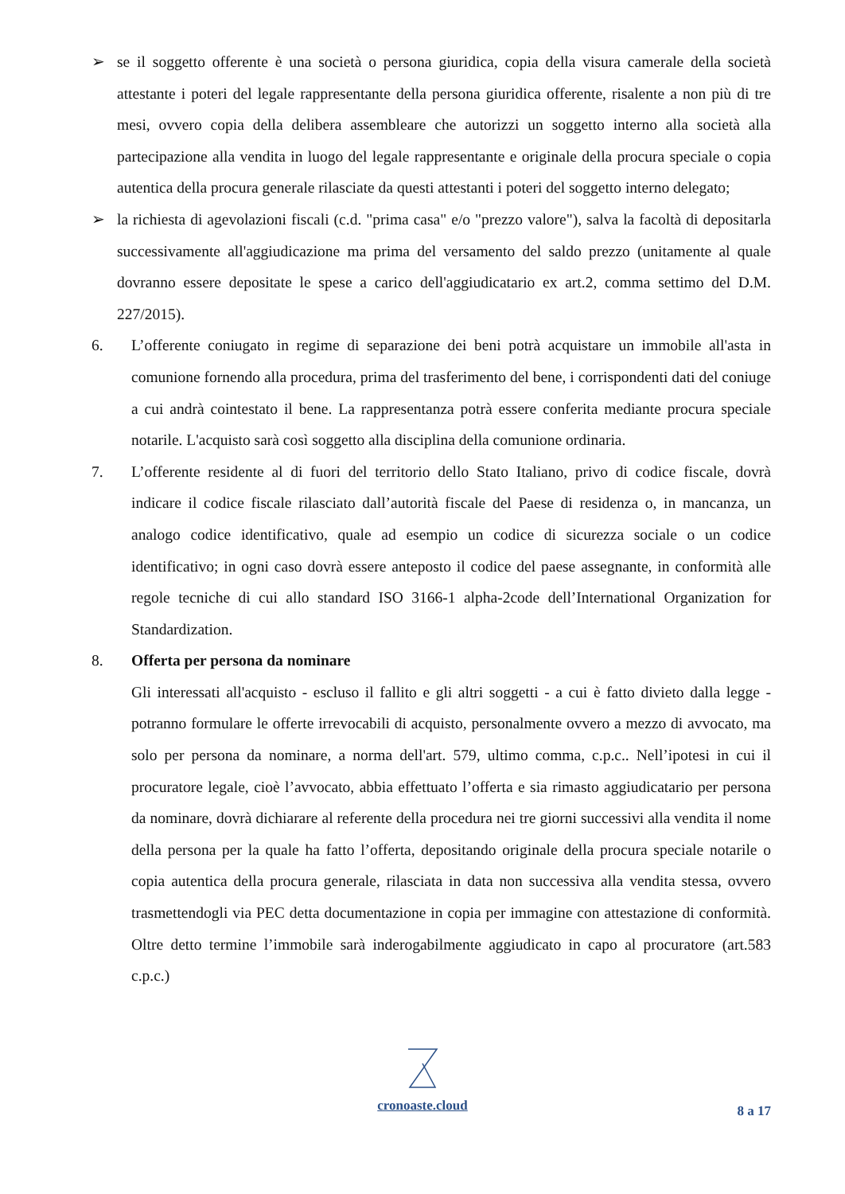➢ se il soggetto offerente è una società o persona giuridica, copia della visura camerale della società attestante i poteri del legale rappresentante della persona giuridica offerente, risalente a non più di tre mesi, ovvero copia della delibera assembleare che autorizzi un soggetto interno alla società alla partecipazione alla vendita in luogo del legale rappresentante e originale della procura speciale o copia autentica della procura generale rilasciate da questi attestanti i poteri del soggetto interno delegato;
➢ la richiesta di agevolazioni fiscali (c.d. "prima casa" e/o "prezzo valore"), salva la facoltà di depositarla successivamente all'aggiudicazione ma prima del versamento del saldo prezzo (unitamente al quale dovranno essere depositate le spese a carico dell'aggiudicatario ex art.2, comma settimo del D.M. 227/2015).
6. L’offerente coniugato in regime di separazione dei beni potrà acquistare un immobile all'asta in comunione fornendo alla procedura, prima del trasferimento del bene, i corrispondenti dati del coniuge a cui andrà cointestato il bene. La rappresentanza potrà essere conferita mediante procura speciale notarile. L'acquisto sarà così soggetto alla disciplina della comunione ordinaria.
7. L’offerente residente al di fuori del territorio dello Stato Italiano, privo di codice fiscale, dovrà indicare il codice fiscale rilasciato dall’autorità fiscale del Paese di residenza o, in mancanza, un analogo codice identificativo, quale ad esempio un codice di sicurezza sociale o un codice identificativo; in ogni caso dovrà essere anteposto il codice del paese assegnante, in conformità alle regole tecniche di cui allo standard ISO 3166-1 alpha-2code dell’International Organization for Standardization.
8. Offerta per persona da nominare
Gli interessati all'acquisto - escluso il fallito e gli altri soggetti - a cui è fatto divieto dalla legge - potranno formulare le offerte irrevocabili di acquisto, personalmente ovvero a mezzo di avvocato, ma solo per persona da nominare, a norma dell'art. 579, ultimo comma, c.p.c.. Nell’ipotesi in cui il procuratore legale, cioè l’avvocato, abbia effettuato l’offerta e sia rimasto aggiudicatario per persona da nominare, dovrà dichiarare al referente della procedura nei tre giorni successivi alla vendita il nome della persona per la quale ha fatto l’offerta, depositando originale della procura speciale notarile o copia autentica della procura generale, rilasciata in data non successiva alla vendita stessa, ovvero trasmettendogli via PEC detta documentazione in copia per immagine con attestazione di conformità. Oltre detto termine l’immobile sarà inderogabilmente aggiudicato in capo al procuratore (art.583 c.p.c.)
cronoaste.cloud
8 a 17